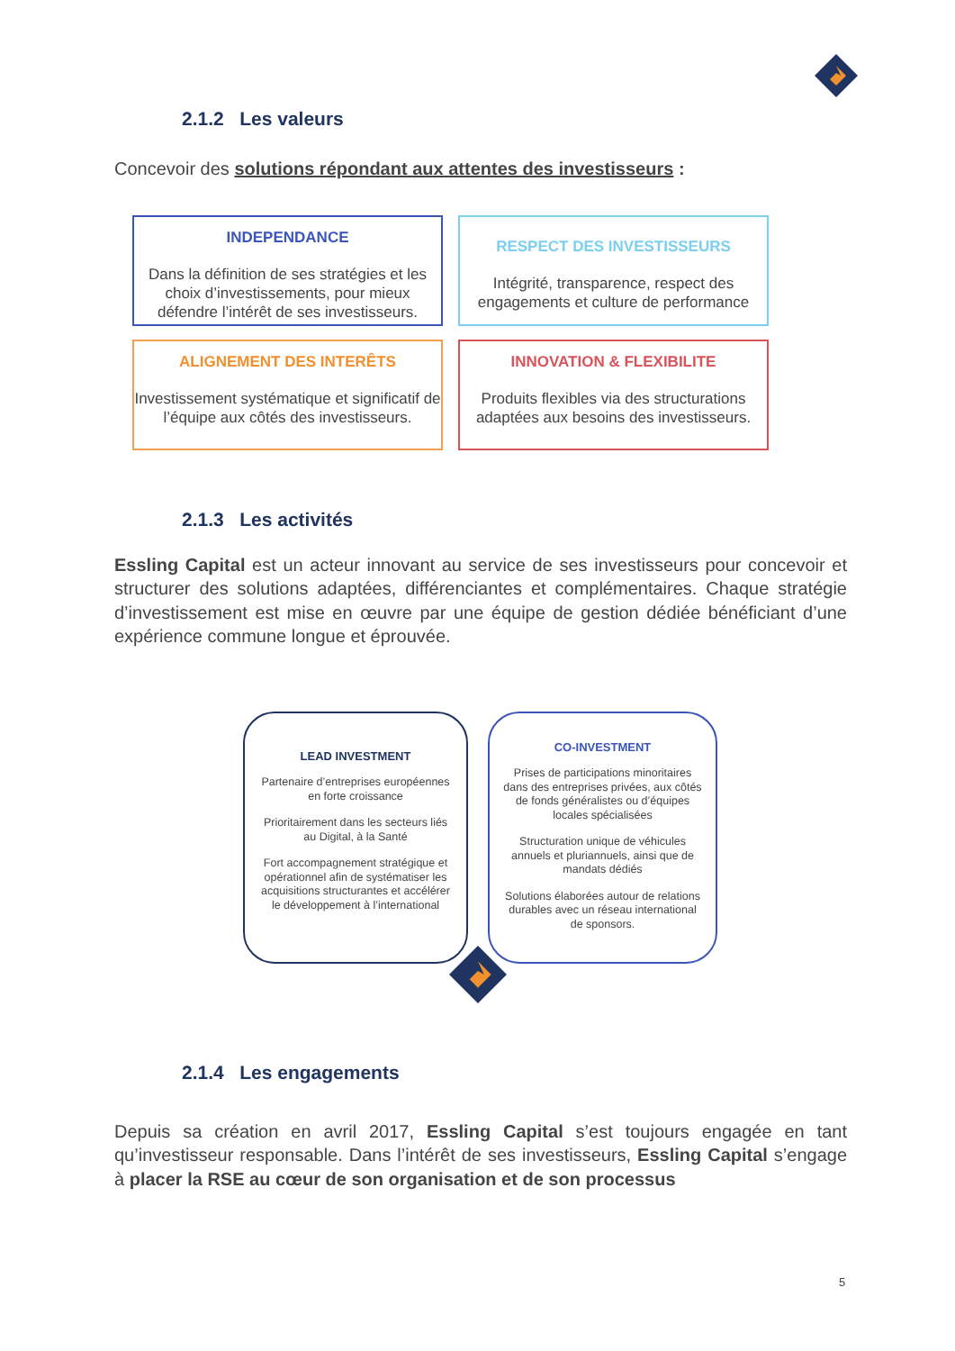2.1.2 Les valeurs
Concevoir des solutions répondant aux attentes des investisseurs :
INDEPENDANCE
Dans la définition de ses stratégies et les choix d’investissements, pour mieux défendre l’intérêt de ses investisseurs.
RESPECT DES INVESTISSEURS
Intégrité, transparence, respect des engagements et culture de performance
ALIGNEMENT DES INTERÊTS
Investissement systématique et significatif de l’équipe aux côtés des investisseurs.
INNOVATION & FLEXIBILITE
Produits flexibles via des structurations adaptées aux besoins des investisseurs.
2.1.3 Les activités
Essling Capital est un acteur innovant au service de ses investisseurs pour concevoir et structurer des solutions adaptées, différenciantes et complémentaires. Chaque stratégie d’investissement est mise en œuvre par une équipe de gestion dédiée bénéficiant d’une expérience commune longue et éprouvée.
LEAD INVESTMENT
Partenaire d’entreprises européennes en forte croissance
Prioritairement dans les secteurs liés au Digital, à la Santé
Fort accompagnement stratégique et opérationnel afin de systématiser les acquisitions structurantes et accélérer le développement à l’international
CO-INVESTMENT
Prises de participations minoritaires dans des entreprises privées, aux côtés de fonds généralistes ou d’équipes locales spécialisées
Structuration unique de véhicules annuels et pluriannuels, ainsi que de mandats dédiés
Solutions élaborées autour de relations durables avec un réseau international de sponsors.
2.1.4 Les engagements
Depuis sa création en avril 2017, Essling Capital s’est toujours engagée en tant qu’investisseur responsable. Dans l’intérêt de ses investisseurs, Essling Capital s’engage à placer la RSE au cœur de son organisation et de son processus
5